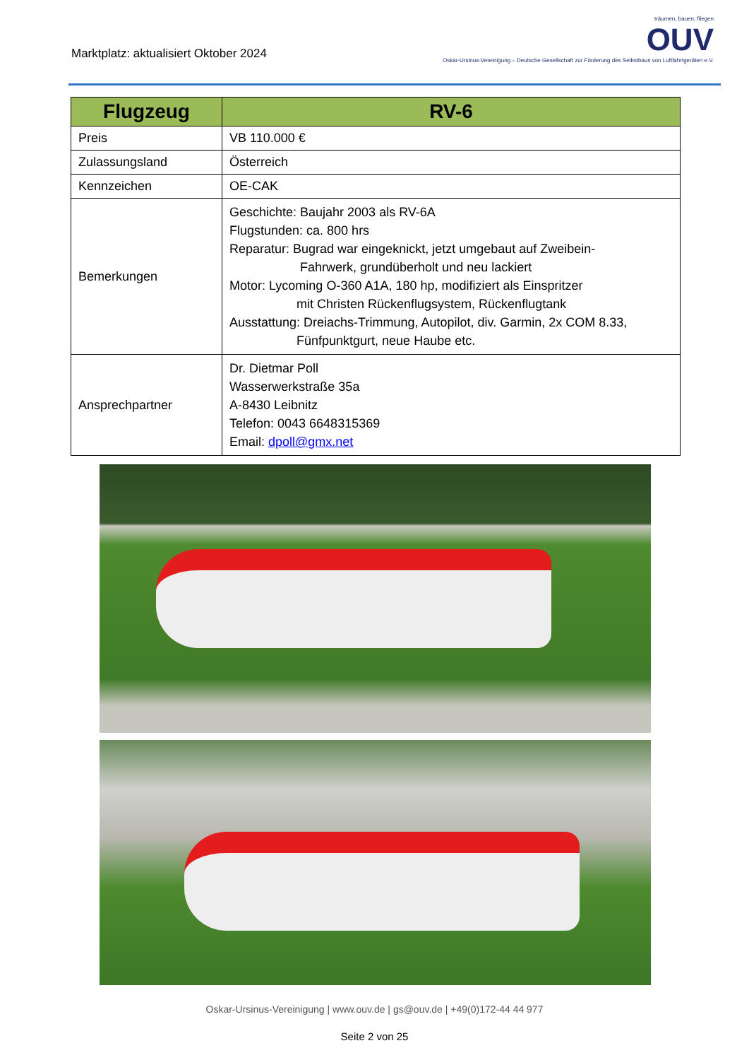Marktplatz: aktualisiert Oktober 2024
träumen, bauen, fliegen
OUV
Oskar-Ursinus-Vereinigung – Deutsche Gesellschaft zur Förderung des Selbstbaus von Luftfahrtgeräten e.V.
| Flugzeug | RV-6 |
| --- | --- |
| Preis | VB 110.000 € |
| Zulassungsland | Österreich |
| Kennzeichen | OE-CAK |
| Bemerkungen | Geschichte: Baujahr 2003 als RV-6A Flugstunden: ca. 800 hrs Reparatur: Bugrad war eingeknickt, jetzt umgebaut auf Zweibein- Fahrwerk, grundüberholt und neu lackiert Motor: Lycoming O-360 A1A, 180 hp, modifiziert als Einspritzer mit Christen Rückenflugsystem, Rückenflugtank Ausstattung: Dreiachs-Trimmung, Autopilot, div. Garmin, 2x COM 8.33, Fünfpunktgurt, neue Haube etc. |
| Ansprechpartner | Dr. Dietmar Poll Wasserwerkstraße 35a A-8430 Leibnitz Telefon: 0043 6648315369 Email: dpoll@gmx.net |
Oskar-Ursinus-Vereinigung | www.ouv.de | gs@ouv.de | +49(0)172-44 44 977
Seite 2 von 25